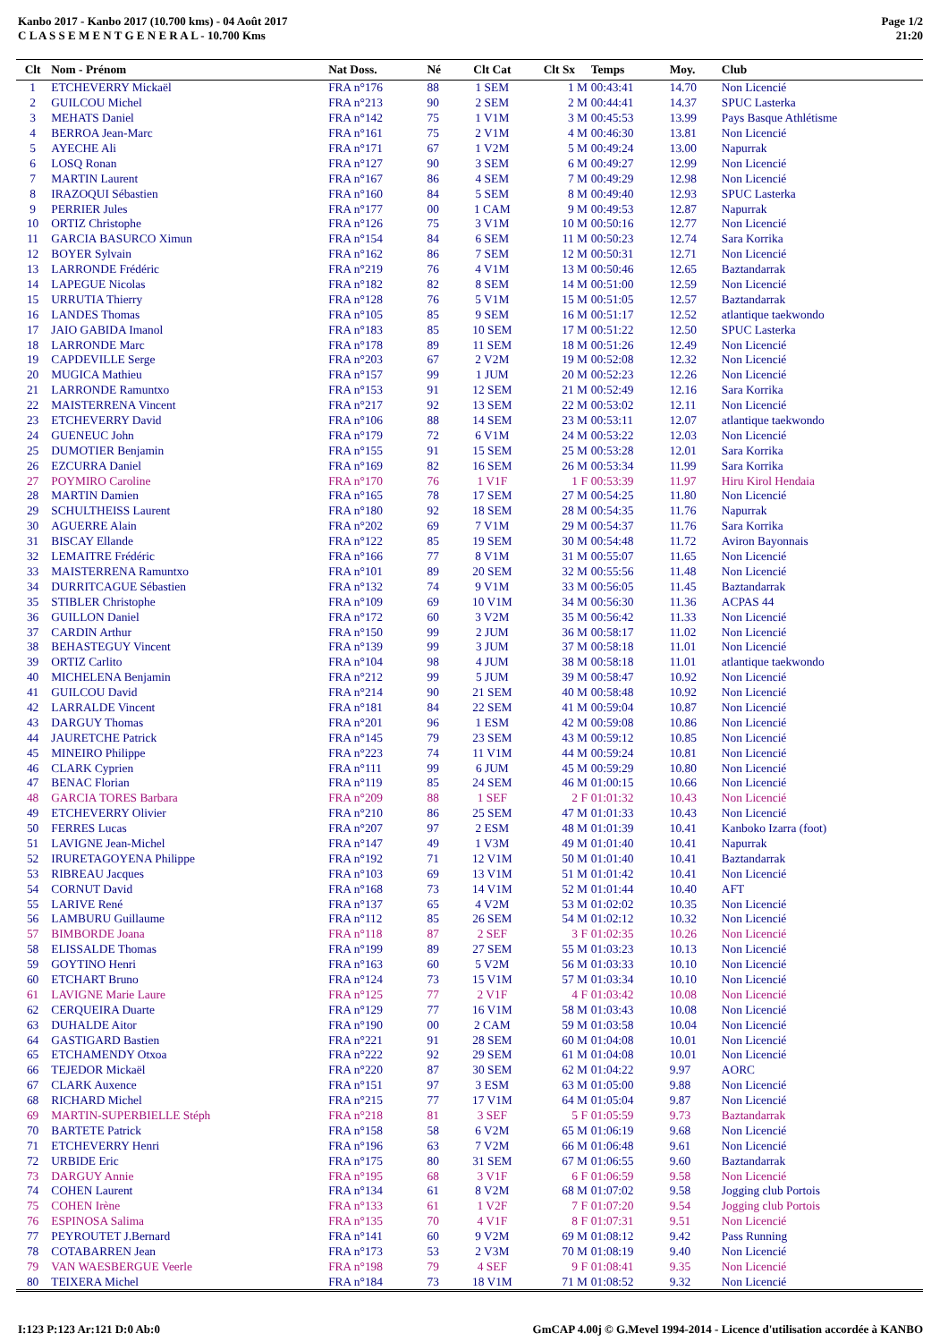Kanbo 2017 - Kanbo 2017 (10.700 kms) - 04 Août 2017
C L A S S E M E N T G E N E R A L - 10.700 Kms
Page 1/2
21:20
| Clt | Nom - Prénom | Nat Doss. | Né | Clt Cat | Clt Sx | Temps | Moy. | Club |
| --- | --- | --- | --- | --- | --- | --- | --- | --- |
| 1 | ETCHEVERRY Mickaël | FRA n°176 | 88 | 1 SEM | 1 M | 00:43:41 | 14.70 | Non Licencié |
| 2 | GUILCOU Michel | FRA n°213 | 90 | 2 SEM | 2 M | 00:44:41 | 14.37 | SPUC Lasterka |
| 3 | MEHATS Daniel | FRA n°142 | 75 | 1 V1M | 3 M | 00:45:53 | 13.99 | Pays Basque Athlétisme |
| 4 | BERROA Jean-Marc | FRA n°161 | 75 | 2 V1M | 4 M | 00:46:30 | 13.81 | Non Licencié |
| 5 | AYECHE Ali | FRA n°171 | 67 | 1 V2M | 5 M | 00:49:24 | 13.00 | Napurrak |
| 6 | LOSQ Ronan | FRA n°127 | 90 | 3 SEM | 6 M | 00:49:27 | 12.99 | Non Licencié |
| 7 | MARTIN Laurent | FRA n°167 | 86 | 4 SEM | 7 M | 00:49:29 | 12.98 | Non Licencié |
| 8 | IRAZOQUI Sébastien | FRA n°160 | 84 | 5 SEM | 8 M | 00:49:40 | 12.93 | SPUC Lasterka |
| 9 | PERRIER Jules | FRA n°177 | 00 | 1 CAM | 9 M | 00:49:53 | 12.87 | Napurrak |
| 10 | ORTIZ Christophe | FRA n°126 | 75 | 3 V1M | 10 M | 00:50:16 | 12.77 | Non Licencié |
| 11 | GARCIA BASURCO Ximun | FRA n°154 | 84 | 6 SEM | 11 M | 00:50:23 | 12.74 | Sara Korrika |
| 12 | BOYER Sylvain | FRA n°162 | 86 | 7 SEM | 12 M | 00:50:31 | 12.71 | Non Licencié |
| 13 | LARRONDE Frédéric | FRA n°219 | 76 | 4 V1M | 13 M | 00:50:46 | 12.65 | Baztandarrak |
| 14 | LAPEGUE Nicolas | FRA n°182 | 82 | 8 SEM | 14 M | 00:51:00 | 12.59 | Non Licencié |
| 15 | URRUTIA Thierry | FRA n°128 | 76 | 5 V1M | 15 M | 00:51:05 | 12.57 | Baztandarrak |
| 16 | LANDES Thomas | FRA n°105 | 85 | 9 SEM | 16 M | 00:51:17 | 12.52 | atlantique taekwondo |
| 17 | JAIO GABIDA Imanol | FRA n°183 | 85 | 10 SEM | 17 M | 00:51:22 | 12.50 | SPUC Lasterka |
| 18 | LARRONDE Marc | FRA n°178 | 89 | 11 SEM | 18 M | 00:51:26 | 12.49 | Non Licencié |
| 19 | CAPDEVILLE Serge | FRA n°203 | 67 | 2 V2M | 19 M | 00:52:08 | 12.32 | Non Licencié |
| 20 | MUGICA Mathieu | FRA n°157 | 99 | 1 JUM | 20 M | 00:52:23 | 12.26 | Non Licencié |
| 21 | LARRONDE Ramuntxo | FRA n°153 | 91 | 12 SEM | 21 M | 00:52:49 | 12.16 | Sara Korrika |
| 22 | MAISTERRENA Vincent | FRA n°217 | 92 | 13 SEM | 22 M | 00:53:02 | 12.11 | Non Licencié |
| 23 | ETCHEVERRY David | FRA n°106 | 88 | 14 SEM | 23 M | 00:53:11 | 12.07 | atlantique taekwondo |
| 24 | GUENEUC John | FRA n°179 | 72 | 6 V1M | 24 M | 00:53:22 | 12.03 | Non Licencié |
| 25 | DUMOTIER Benjamin | FRA n°155 | 91 | 15 SEM | 25 M | 00:53:28 | 12.01 | Sara Korrika |
| 26 | EZCURRA Daniel | FRA n°169 | 82 | 16 SEM | 26 M | 00:53:34 | 11.99 | Sara Korrika |
| 27 | POYMIRO Caroline | FRA n°170 | 76 | 1 V1F | 1 F | 00:53:39 | 11.97 | Hiru Kirol Hendaia |
| 28 | MARTIN Damien | FRA n°165 | 78 | 17 SEM | 27 M | 00:54:25 | 11.80 | Non Licencié |
| 29 | SCHULTHEISS Laurent | FRA n°180 | 92 | 18 SEM | 28 M | 00:54:35 | 11.76 | Napurrak |
| 30 | AGUERRE Alain | FRA n°202 | 69 | 7 V1M | 29 M | 00:54:37 | 11.76 | Sara Korrika |
| 31 | BISCAY Ellande | FRA n°122 | 85 | 19 SEM | 30 M | 00:54:48 | 11.72 | Aviron Bayonnais |
| 32 | LEMAITRE Frédéric | FRA n°166 | 77 | 8 V1M | 31 M | 00:55:07 | 11.65 | Non Licencié |
| 33 | MAISTERRENA Ramuntxo | FRA n°101 | 89 | 20 SEM | 32 M | 00:55:56 | 11.48 | Non Licencié |
| 34 | DURRITCAGUE Sébastien | FRA n°132 | 74 | 9 V1M | 33 M | 00:56:05 | 11.45 | Baztandarrak |
| 35 | STIBLER Christophe | FRA n°109 | 69 | 10 V1M | 34 M | 00:56:30 | 11.36 | ACPAS 44 |
| 36 | GUILLON Daniel | FRA n°172 | 60 | 3 V2M | 35 M | 00:56:42 | 11.33 | Non Licencié |
| 37 | CARDIN Arthur | FRA n°150 | 99 | 2 JUM | 36 M | 00:58:17 | 11.02 | Non Licencié |
| 38 | BEHASTEGUY Vincent | FRA n°139 | 99 | 3 JUM | 37 M | 00:58:18 | 11.01 | Non Licencié |
| 39 | ORTIZ Carlito | FRA n°104 | 98 | 4 JUM | 38 M | 00:58:18 | 11.01 | atlantique taekwondo |
| 40 | MICHELENA Benjamin | FRA n°212 | 99 | 5 JUM | 39 M | 00:58:47 | 10.92 | Non Licencié |
| 41 | GUILCOU David | FRA n°214 | 90 | 21 SEM | 40 M | 00:58:48 | 10.92 | Non Licencié |
| 42 | LARRALDE Vincent | FRA n°181 | 84 | 22 SEM | 41 M | 00:59:04 | 10.87 | Non Licencié |
| 43 | DARGUY Thomas | FRA n°201 | 96 | 1 ESM | 42 M | 00:59:08 | 10.86 | Non Licencié |
| 44 | JAURETCHE Patrick | FRA n°145 | 79 | 23 SEM | 43 M | 00:59:12 | 10.85 | Non Licencié |
| 45 | MINEIRO Philippe | FRA n°223 | 74 | 11 V1M | 44 M | 00:59:24 | 10.81 | Non Licencié |
| 46 | CLARK Cyprien | FRA n°111 | 99 | 6 JUM | 45 M | 00:59:29 | 10.80 | Non Licencié |
| 47 | BENAC Florian | FRA n°119 | 85 | 24 SEM | 46 M | 01:00:15 | 10.66 | Non Licencié |
| 48 | GARCIA TORES Barbara | FRA n°209 | 88 | 1 SEF | 2 F | 01:01:32 | 10.43 | Non Licencié |
| 49 | ETCHEVERRY Olivier | FRA n°210 | 86 | 25 SEM | 47 M | 01:01:33 | 10.43 | Non Licencié |
| 50 | FERRES Lucas | FRA n°207 | 97 | 2 ESM | 48 M | 01:01:39 | 10.41 | Kanboko Izarra (foot) |
| 51 | LAVIGNE Jean-Michel | FRA n°147 | 49 | 1 V3M | 49 M | 01:01:40 | 10.41 | Napurrak |
| 52 | IRURETAGOYENA Philippe | FRA n°192 | 71 | 12 V1M | 50 M | 01:01:40 | 10.41 | Baztandarrak |
| 53 | RIBREAU Jacques | FRA n°103 | 69 | 13 V1M | 51 M | 01:01:42 | 10.41 | Non Licencié |
| 54 | CORNUT David | FRA n°168 | 73 | 14 V1M | 52 M | 01:01:44 | 10.40 | AFT |
| 55 | LARIVE René | FRA n°137 | 65 | 4 V2M | 53 M | 01:02:02 | 10.35 | Non Licencié |
| 56 | LAMBURU Guillaume | FRA n°112 | 85 | 26 SEM | 54 M | 01:02:12 | 10.32 | Non Licencié |
| 57 | BIMBORDE Joana | FRA n°118 | 87 | 2 SEF | 3 F | 01:02:35 | 10.26 | Non Licencié |
| 58 | ELISSALDE Thomas | FRA n°199 | 89 | 27 SEM | 55 M | 01:03:23 | 10.13 | Non Licencié |
| 59 | GOYTINO Henri | FRA n°163 | 60 | 5 V2M | 56 M | 01:03:33 | 10.10 | Non Licencié |
| 60 | ETCHART Bruno | FRA n°124 | 73 | 15 V1M | 57 M | 01:03:34 | 10.10 | Non Licencié |
| 61 | LAVIGNE Marie Laure | FRA n°125 | 77 | 2 V1F | 4 F | 01:03:42 | 10.08 | Non Licencié |
| 62 | CERQUEIRA Duarte | FRA n°129 | 77 | 16 V1M | 58 M | 01:03:43 | 10.08 | Non Licencié |
| 63 | DUHALDE Aitor | FRA n°190 | 00 | 2 CAM | 59 M | 01:03:58 | 10.04 | Non Licencié |
| 64 | GASTIGARD Bastien | FRA n°221 | 91 | 28 SEM | 60 M | 01:04:08 | 10.01 | Non Licencié |
| 65 | ETCHAMENDY Otxoa | FRA n°222 | 92 | 29 SEM | 61 M | 01:04:08 | 10.01 | Non Licencié |
| 66 | TEJEDOR Mickaël | FRA n°220 | 87 | 30 SEM | 62 M | 01:04:22 | 9.97 | AORC |
| 67 | CLARK Auxence | FRA n°151 | 97 | 3 ESM | 63 M | 01:05:00 | 9.88 | Non Licencié |
| 68 | RICHARD Michel | FRA n°215 | 77 | 17 V1M | 64 M | 01:05:04 | 9.87 | Non Licencié |
| 69 | MARTIN-SUPERBIELLE Stéph | FRA n°218 | 81 | 3 SEF | 5 F | 01:05:59 | 9.73 | Baztandarrak |
| 70 | BARTETE Patrick | FRA n°158 | 58 | 6 V2M | 65 M | 01:06:19 | 9.68 | Non Licencié |
| 71 | ETCHEVERRY Henri | FRA n°196 | 63 | 7 V2M | 66 M | 01:06:48 | 9.61 | Non Licencié |
| 72 | URBIDE Eric | FRA n°175 | 80 | 31 SEM | 67 M | 01:06:55 | 9.60 | Baztandarrak |
| 73 | DARGUY Annie | FRA n°195 | 68 | 3 V1F | 6 F | 01:06:59 | 9.58 | Non Licencié |
| 74 | COHEN Laurent | FRA n°134 | 61 | 8 V2M | 68 M | 01:07:02 | 9.58 | Jogging club Portois |
| 75 | COHEN Irène | FRA n°133 | 61 | 1 V2F | 7 F | 01:07:20 | 9.54 | Jogging club Portois |
| 76 | ESPINOSA Salima | FRA n°135 | 70 | 4 V1F | 8 F | 01:07:31 | 9.51 | Non Licencié |
| 77 | PEYROUTET J.Bernard | FRA n°141 | 60 | 9 V2M | 69 M | 01:08:12 | 9.42 | Pass Running |
| 78 | COTABARREN Jean | FRA n°173 | 53 | 2 V3M | 70 M | 01:08:19 | 9.40 | Non Licencié |
| 79 | VAN WAESBERGUE Veerle | FRA n°198 | 79 | 4 SEF | 9 F | 01:08:41 | 9.35 | Non Licencié |
| 80 | TEIXERA Michel | FRA n°184 | 73 | 18 V1M | 71 M | 01:08:52 | 9.32 | Non Licencié |
I:123 P:123 Ar:121 D:0 Ab:0 GmCAP 4.00j © G.Mevel 1994-2014 - Licence d'utilisation accordée à KANBO